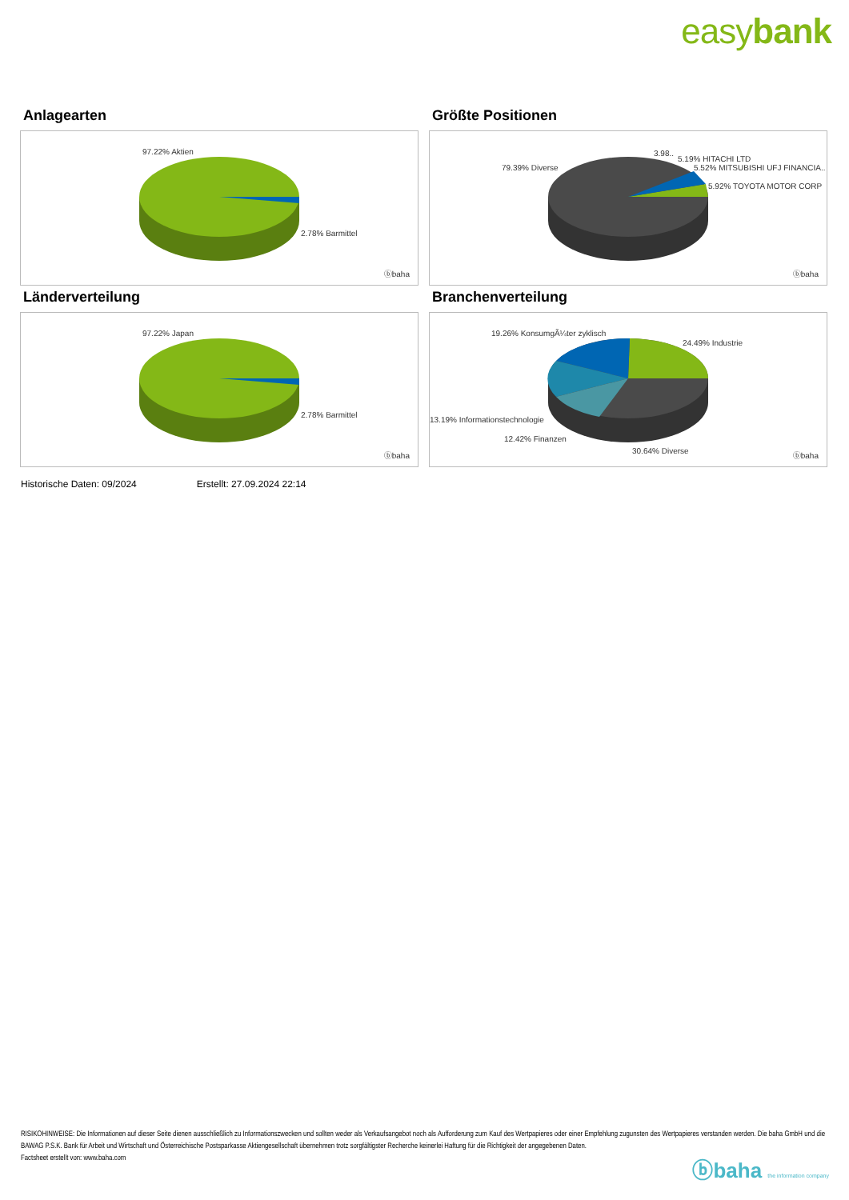easybank
Anlagearten
97.22% Aktien
2.78% Barmittel
ⓑbaha
Größte Positionen
79.39% Diverse
3.98..
5.19% HITACHI LTD
5.52% MITSUBISHI UFJ FINANCIA..
5.92% TOYOTA MOTOR CORP
ⓑbaha
Länderverteilung
97.22% Japan
2.78% Barmittel
ⓑbaha
Branchenverteilung
19.26% KonsumgÃ¼ter zyklisch
24.49% Industrie
13.19% Informationstechnologie
12.42% Finanzen
30.64% Diverse ⓑbaha
Historische Daten: 09/2024 Erstellt: 27.09.2024 22:14
RISIKOHINWEISE: Die Informationen auf dieser Seite dienen ausschließlich zu Informationszwecken und sollten weder als Verkaufsangebot noch als Aufforderung zum Kauf des Wertpapieres oder einer Empfehlung zugunsten des Wertpapieres verstanden werden. Die baha GmbH und die BAWAG P.S.K. Bank für Arbeit und Wirtschaft und Österreichische Postsparkasse Aktiengesellschaft übernehmen trotz sorgfältigster Recherche keinerlei Haftung für die Richtigkeit der angegebenen Daten.
Factsheet erstellt von: www.baha.com
ⓑbaha the information company